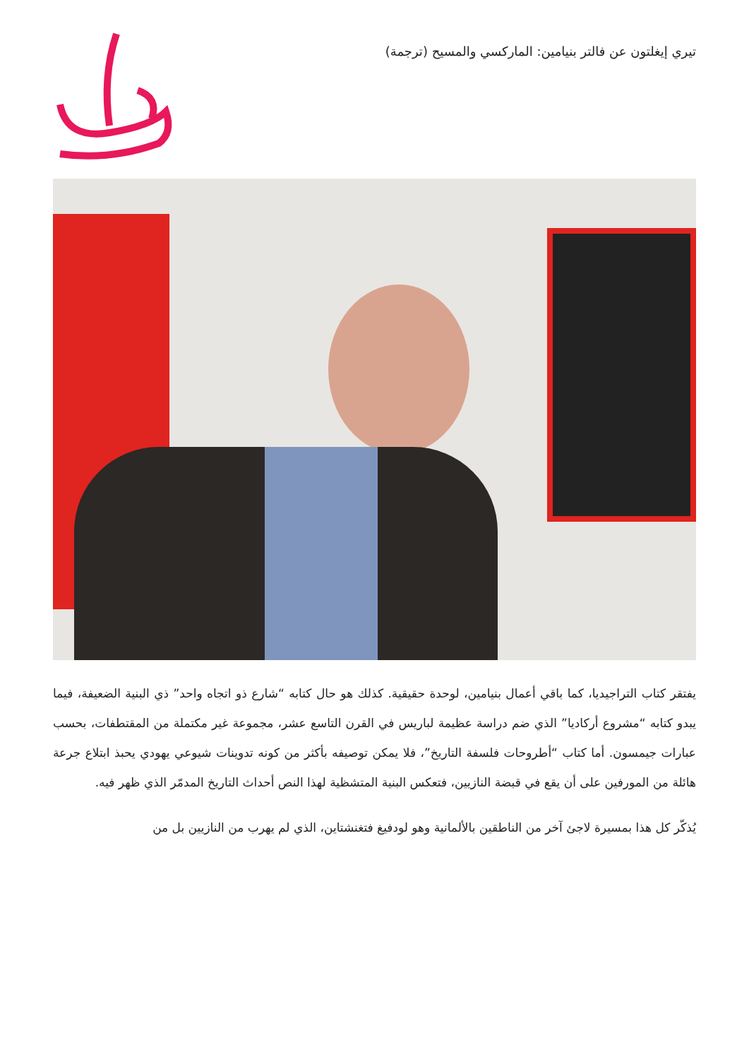تيري إيغلتون عن فالتر بنيامين: الماركسي والمسيح (ترجمة)
يفتقر كتاب التراجيديا، كما باقي أعمال بنيامين، لوحدة حقيقية. كذلك هو حال كتابه “شارع ذو اتجاه واحد” ذي البنية الضعيفة، فيما يبدو كتابه “مشروع أركاديا” الذي ضم دراسة عظيمة لباريس في القرن التاسع عشر، مجموعة غير مكتملة من المقتطفات، بحسب عبارات جيمسون. أما كتاب “أطروحات فلسفة التاريخ”، فلا يمكن توصيفه بأكثر من كونه تدوينات شيوعي يهودي يحبذ ابتلاع جرعة هائلة من المورفين على أن يقع في قبضة النازيين، فتعكس البنية المتشظية لهذا النص أحداث التاريخ المدمّر الذي ظهر فيه.
يُذكّر كل هذا بمسيرة لاجئ آخر من الناطقين بالألمانية وهو لودفيغ فتغنشتاين، الذي لم يهرب من النازيين بل من